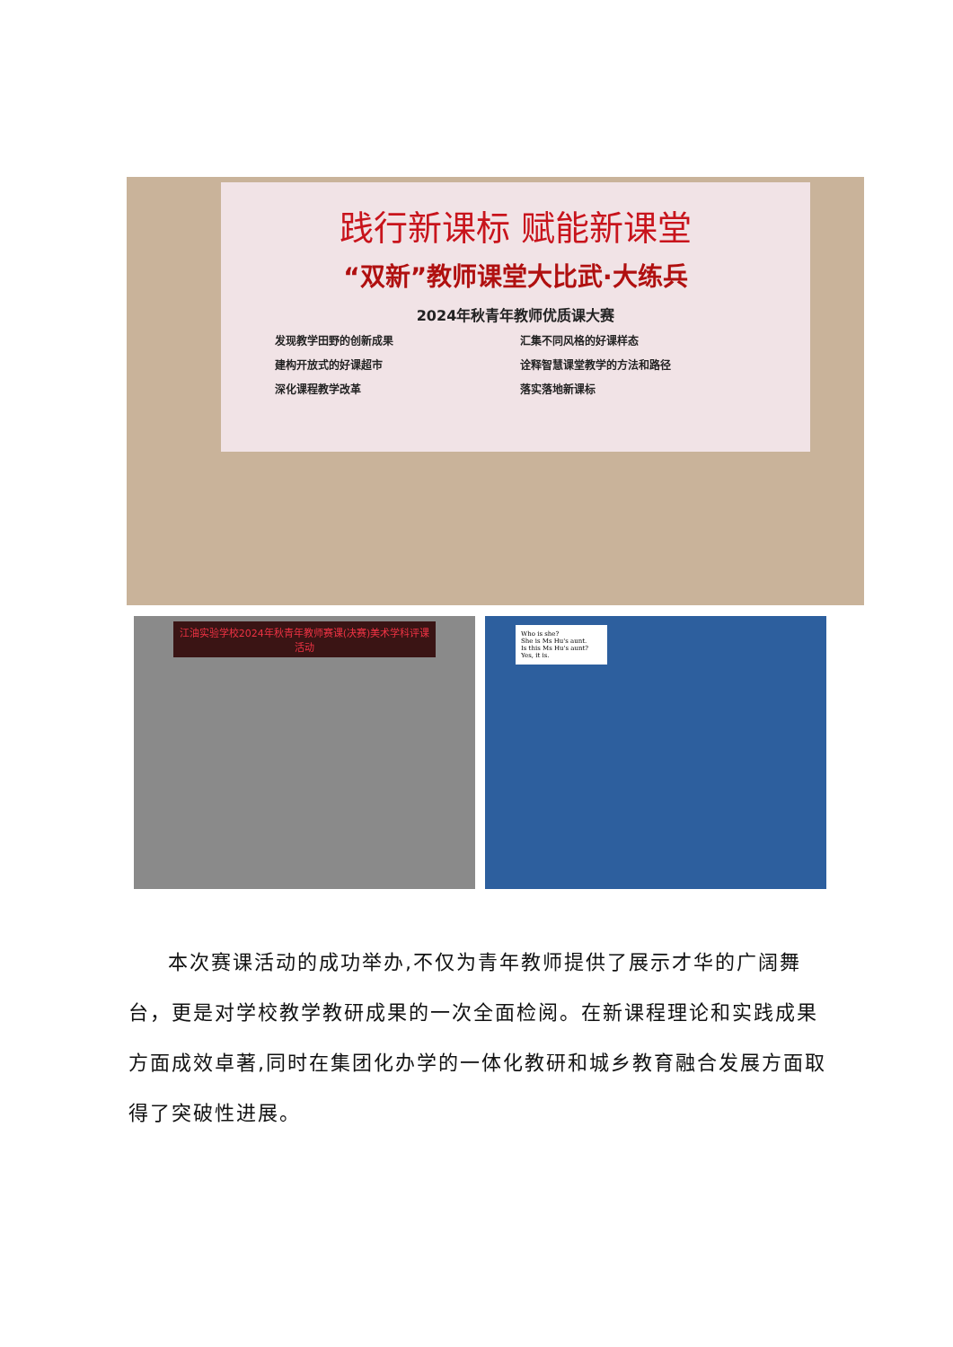践行新课标 赋能新课堂
“双新”教师课堂大比武·大练兵
2024年秋青年教师优质课大赛
发现教学田野的创新成果 汇集不同风格的好课样态 建构开放式的好课超市 诠释智慧课堂教学的方法和路径 深化课程教学改革 落实落地新课标
江油实验学校2024年秋青年教师赛课(决赛)美术学科评课活动
Who is she?
She is Ms Hu's aunt.
Is this Ms Hu's aunt?
Yes, it is.
本次赛课活动的成功举办,不仅为青年教师提供了展示才华的广阔舞台，更是对学校教学教研成果的一次全面检阅。在新课程理论和实践成果方面成效卓著,同时在集团化办学的一体化教研和城乡教育融合发展方面取得了突破性进展。